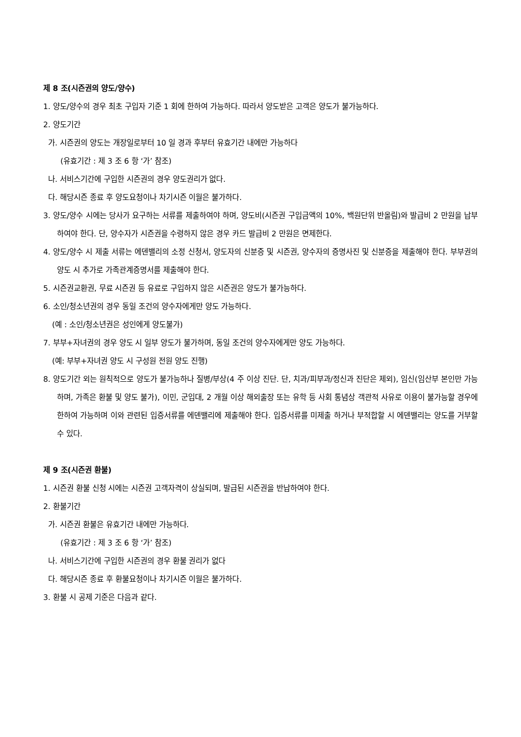제 8 조(시즌권의 양도/양수)
1. 양도/양수의 경우 최초 구입자 기준 1 회에 한하여 가능하다. 따라서 양도받은 고객은 양도가 불가능하다.
2. 양도기간
가. 시즌권의 양도는 개장일로부터 10 일 경과 후부터 유효기간 내에만 가능하다
(유효기간 : 제 3 조 6 항 ‘가’ 참조)
나. 서비스기간에 구입한 시즌권의 경우 양도권리가 없다.
다. 해당시즌 종료 후 양도요청이나 차기시즌 이월은 불가하다.
3. 양도/양수 시에는 당사가 요구하는 서류를 제출하여야 하며, 양도비(시즌권 구입금액의 10%, 백원단위 반올림)와 발급비 2 만원을 납부하여야 한다. 단, 양수자가 시즌권을 수령하지 않은 경우 카드 발급비 2 만원은 면제한다.
4. 양도/양수 시 제출 서류는 에덴밸리의 소정 신청서, 양도자의 신분증 및 시즌권, 양수자의 증명사진 및 신분증을 제출해야 한다. 부부권의 양도 시 추가로 가족관계증명서를 제출해야 한다.
5. 시즌권교환권, 무료 시즌권 등 유료로 구입하지 않은 시즌권은 양도가 불가능하다.
6. 소인/청소년권의 경우 동일 조건의 양수자에게만 양도 가능하다.
(예 : 소인/청소년권은 성인에게 양도불가)
7. 부부+자녀권의 경우 양도 시 일부 양도가 불가하며, 동일 조건의 양수자에게만 양도 가능하다.
(예: 부부+자녀권 양도 시 구성원 전원 양도 진행)
8. 양도기간 외는 원칙적으로 양도가 불가능하나 질병/부상(4 주 이상 진단. 단, 치과/피부과/정신과 진단은 제외), 임신(임산부 본인만 가능하며, 가족은 환불 및 양도 불가), 이민, 군입대, 2 개월 이상 해외출장 또는 유학 등 사회 통념상 객관적 사유로 이용이 불가능할 경우에 한하여 가능하며 이와 관련된 입증서류를 에덴밸리에 제출해야 한다. 입증서류를 미제출 하거나 부적합할 시 에덴밸리는 양도를 거부할 수 있다.
제 9 조(시즌권 환불)
1. 시즌권 환불 신청 시에는 시즌권 고객자격이 상실되며, 발급된 시즌권을 반납하여야 한다.
2. 환불기간
가. 시즌권 환불은 유효기간 내에만 가능하다.
(유효기간 : 제 3 조 6 항 ‘가’ 참조)
나. 서비스기간에 구입한 시즌권의 경우 환불 권리가 없다
다. 해당시즌 종료 후 환불요청이나 차기시즌 이월은 불가하다.
3. 환불 시 공제 기준은 다음과 같다.